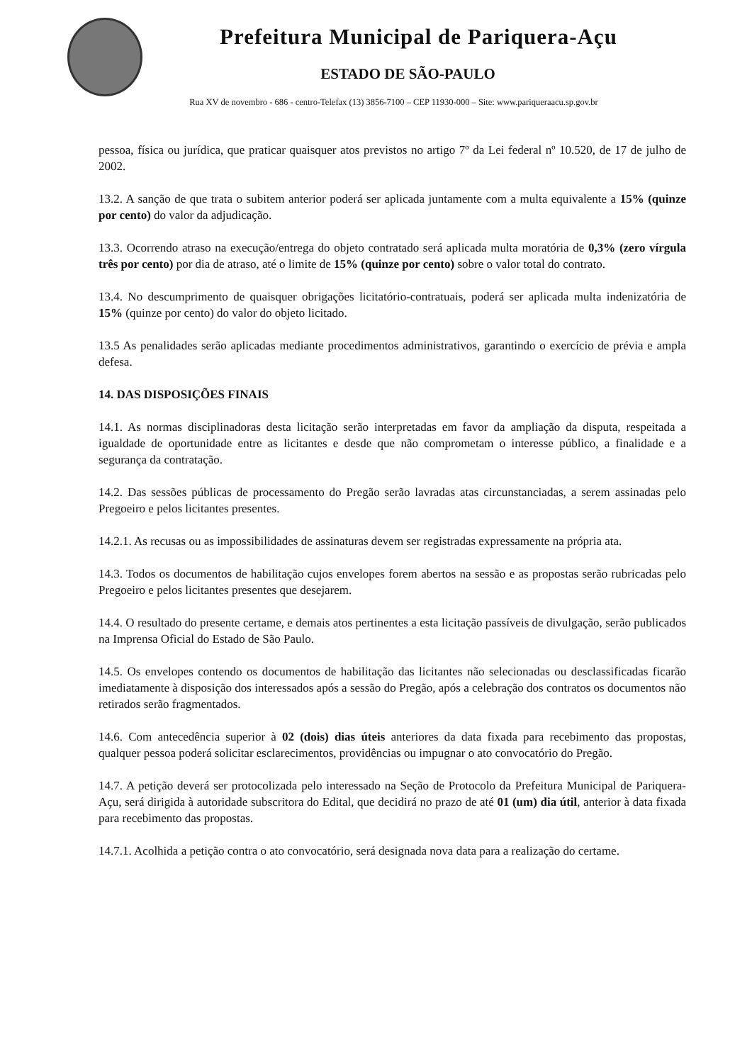Prefeitura Municipal de Pariquera-Açu
ESTADO DE SÃO-PAULO
Rua XV de novembro - 686 - centro-Telefax (13) 3856-7100 – CEP 11930-000 – Site: www.pariqueraacu.sp.gov.br
pessoa, física ou jurídica, que praticar quaisquer atos previstos no artigo 7º da Lei federal nº 10.520, de 17 de julho de 2002.
13.2. A sanção de que trata o subitem anterior poderá ser aplicada juntamente com a multa equivalente a 15% (quinze por cento) do valor da adjudicação.
13.3. Ocorrendo atraso na execução/entrega do objeto contratado será aplicada multa moratória de 0,3% (zero vírgula três por cento) por dia de atraso, até o limite de 15% (quinze por cento) sobre o valor total do contrato.
13.4. No descumprimento de quaisquer obrigações licitatório-contratuais, poderá ser aplicada multa indenizatória de 15% (quinze por cento) do valor do objeto licitado.
13.5 As penalidades serão aplicadas mediante procedimentos administrativos, garantindo o exercício de prévia e ampla defesa.
14. DAS DISPOSIÇÕES FINAIS
14.1. As normas disciplinadoras desta licitação serão interpretadas em favor da ampliação da disputa, respeitada a igualdade de oportunidade entre as licitantes e desde que não comprometam o interesse público, a finalidade e a segurança da contratação.
14.2. Das sessões públicas de processamento do Pregão serão lavradas atas circunstanciadas, a serem assinadas pelo Pregoeiro e pelos licitantes presentes.
14.2.1. As recusas ou as impossibilidades de assinaturas devem ser registradas expressamente na própria ata.
14.3. Todos os documentos de habilitação cujos envelopes forem abertos na sessão e as propostas serão rubricadas pelo Pregoeiro e pelos licitantes presentes que desejarem.
14.4. O resultado do presente certame, e demais atos pertinentes a esta licitação passíveis de divulgação, serão publicados na Imprensa Oficial do Estado de São Paulo.
14.5. Os envelopes contendo os documentos de habilitação das licitantes não selecionadas ou desclassificadas ficarão imediatamente à disposição dos interessados após a sessão do Pregão, após a celebração dos contratos os documentos não retirados serão fragmentados.
14.6. Com antecedência superior à 02 (dois) dias úteis anteriores da data fixada para recebimento das propostas, qualquer pessoa poderá solicitar esclarecimentos, providências ou impugnar o ato convocatório do Pregão.
14.7. A petição deverá ser protocolizada pelo interessado na Seção de Protocolo da Prefeitura Municipal de Pariquera-Açu, será dirigida à autoridade subscritora do Edital, que decidirá no prazo de até 01 (um) dia útil, anterior à data fixada para recebimento das propostas.
14.7.1. Acolhida a petição contra o ato convocatório, será designada nova data para a realização do certame.